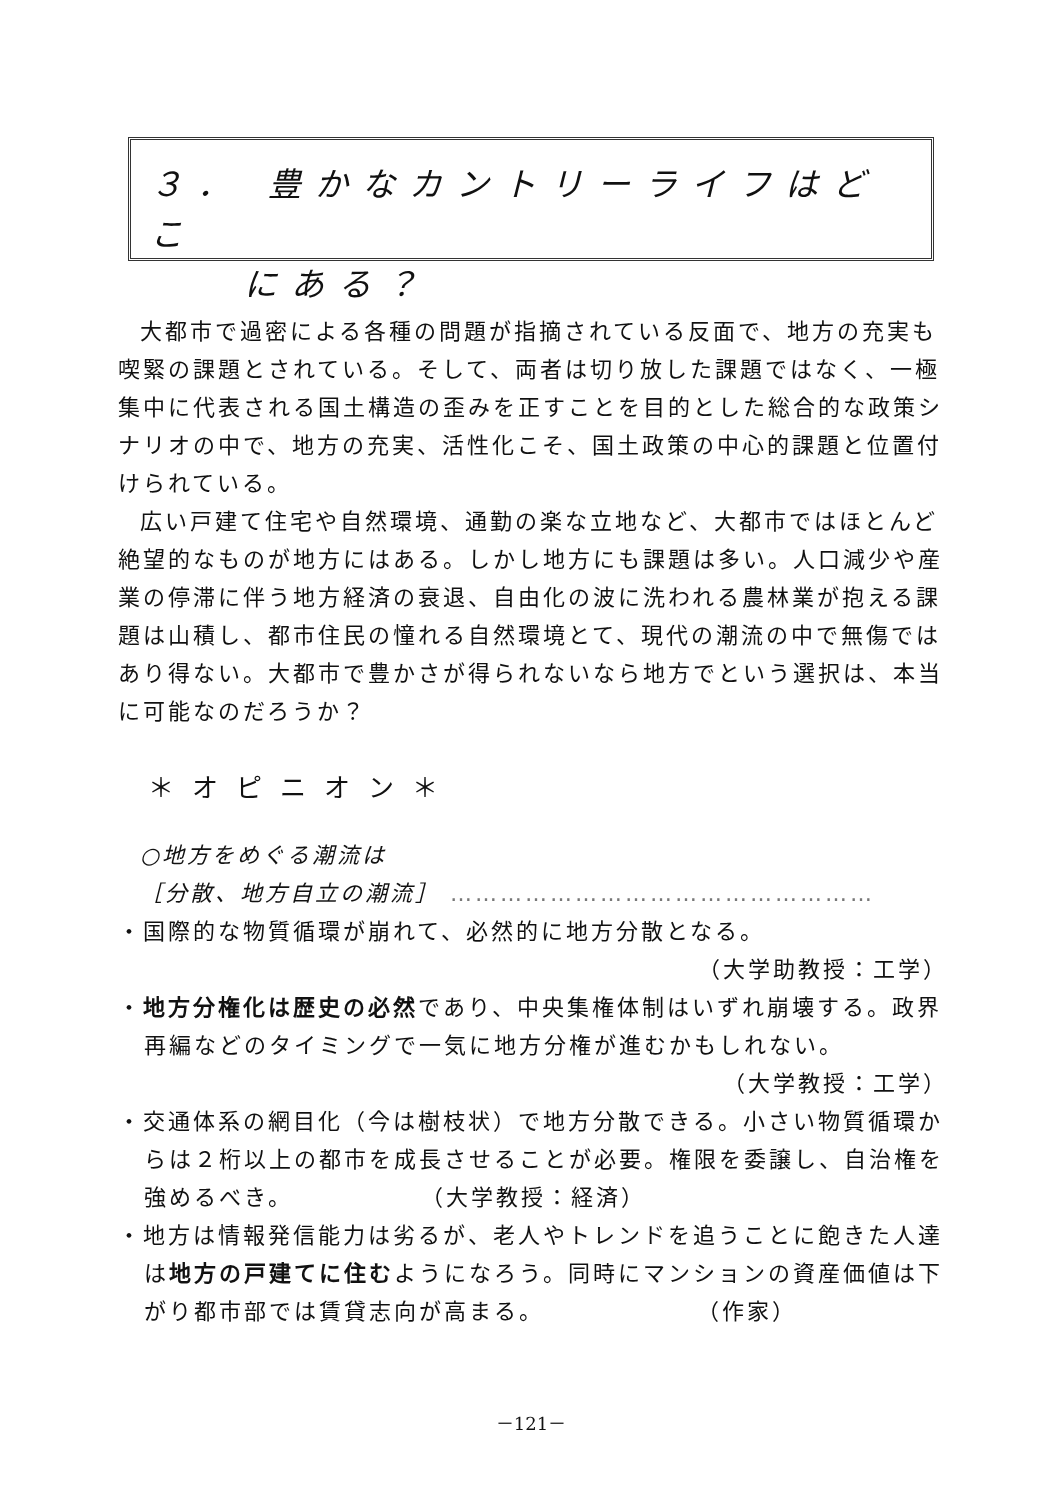３． 豊かなカントリーライフはどこ
　　にある？
大都市で過密による各種の問題が指摘されている反面で、地方の充実も喫緊の課題とされている。そして、両者は切り放した課題ではなく、一極集中に代表される国土構造の歪みを正すことを目的とした総合的な政策シナリオの中で、地方の充実、活性化こそ、国土政策の中心的課題と位置付けられている。
広い戸建て住宅や自然環境、通勤の楽な立地など、大都市ではほとんど絶望的なものが地方にはある。しかし地方にも課題は多い。人口減少や産業の停滞に伴う地方経済の衰退、自由化の波に洗われる農林業が抱える課題は山積し、都市住民の憧れる自然環境とて、現代の潮流の中で無傷ではあり得ない。大都市で豊かさが得られないなら地方でという選択は、本当に可能なのだろうか？
＊オピニオン＊
○地方をめぐる潮流は
［分散、地方自立の潮流］ ……………………………………………
・国際的な物質循環が崩れて、必然的に地方分散となる。
（大学助教授：工学）
・地方分権化は歴史の必然であり、中央集権体制はいずれ崩壊する。政界再編などのタイミングで一気に地方分権が進むかもしれない。
（大学教授：工学）
・交通体系の網目化（今は樹枝状）で地方分散できる。小さい物質循環からは２桁以上の都市を成長させることが必要。権限を委譲し、自治権を強めるべき。　　　　　　（大学教授：経済）
・地方は情報発信能力は劣るが、老人やトレンドを追うことに飽きた人達は地方の戸建てに住むようになろう。同時にマンションの資産価値は下がり都市部では賃貸志向が高まる。　　　　　　　（作家）
－121－